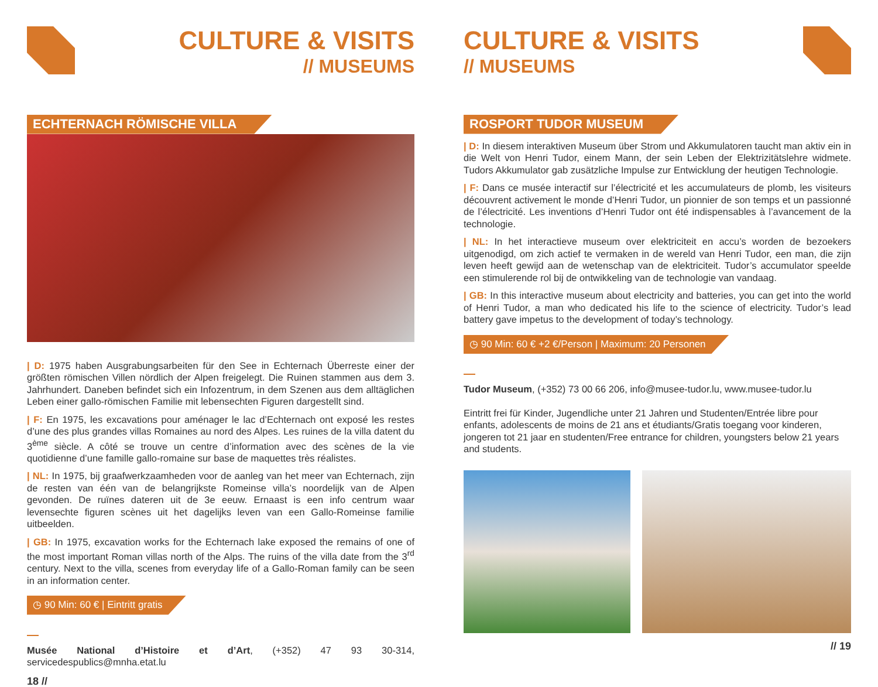CULTURE & VISITS
// MUSEUMS
ECHTERNACH RÖMISCHE VILLA
| D: 1975 haben Ausgrabungsarbeiten für den See in Echternach Überreste einer der größten römischen Villen nördlich der Alpen freigelegt. Die Ruinen stammen aus dem 3. Jahrhundert. Daneben befindet sich ein Infozentrum, in dem Szenen aus dem alltäglichen Leben einer gallo-römischen Familie mit lebensechten Figuren dargestellt sind.
| F: En 1975, les excavations pour aménager le lac d’Echternach ont exposé les restes d’une des plus grandes villas Romaines au nord des Alpes. Les ruines de la villa datent du 3<sup>ème</sup> siècle. A côté se trouve un centre d’information avec des scènes de la vie quotidienne d’une famille gallo-romaine sur base de maquettes très réalistes.
| NL: In 1975, bij graafwerkzaamheden voor de aanleg van het meer van Echternach, zijn de resten van één van de belangrijkste Romeinse villa’s noordelijk van de Alpen gevonden. De ruïnes dateren uit de 3e eeuw. Ernaast is een info centrum waar levensechte figuren scènes uit het dagelijks leven van een Gallo-Romeinse familie uitbeelden.
| GB: In 1975, excavation works for the Echternach lake exposed the remains of one of the most important Roman villas north of the Alps. The ruins of the villa date from the 3<sup>rd</sup> century. Next to the villa, scenes from everyday life of a Gallo-Roman family can be seen in an information center.
◷ 90 Min: 60 € | Eintritt gratis
Musée National d’Histoire et d’Art, (+352) 47 93 30-314, servicedespublics@mnha.etat.lu
18 //
CULTURE & VISITS
// MUSEUMS
ROSPORT TUDOR MUSEUM
| D: In diesem interaktiven Museum über Strom und Akkumulatoren taucht man aktiv ein in die Welt von Henri Tudor, einem Mann, der sein Leben der Elektrizitätslehre widmete. Tudors Akkumulator gab zusätzliche Impulse zur Entwicklung der heutigen Technologie.
| F: Dans ce musée interactif sur l’électricité et les accumulateurs de plomb, les visiteurs découvrent activement le monde d’Henri Tudor, un pionnier de son temps et un passionné de l’électricité. Les inventions d’Henri Tudor ont été indispensables à l’avancement de la technologie.
| NL: In het interactieve museum over elektriciteit en accu’s worden de bezoekers uitgenodigd, om zich actief te vermaken in de wereld van Henri Tudor, een man, die zijn leven heeft gewijd aan de wetenschap van de elektriciteit. Tudor’s accumulator speelde een stimulerende rol bij de ontwikkeling van de technologie van vandaag.
| GB: In this interactive museum about electricity and batteries, you can get into the world of Henri Tudor, a man who dedicated his life to the science of electricity. Tudor’s lead battery gave impetus to the development of today’s technology.
◷ 90 Min: 60 € +2 €/Person | Maximum: 20 Personen
Tudor Museum, (+352) 73 00 66 206, info@musee-tudor.lu, www.musee-tudor.lu
Eintritt frei für Kinder, Jugendliche unter 21 Jahren und Studenten/Entrée libre pour enfants, adolescents de moins de 21 ans et étudiants/Gratis toegang voor kinderen, jongeren tot 21 jaar en studenten/Free entrance for children, youngsters below 21 years and students.
// 19